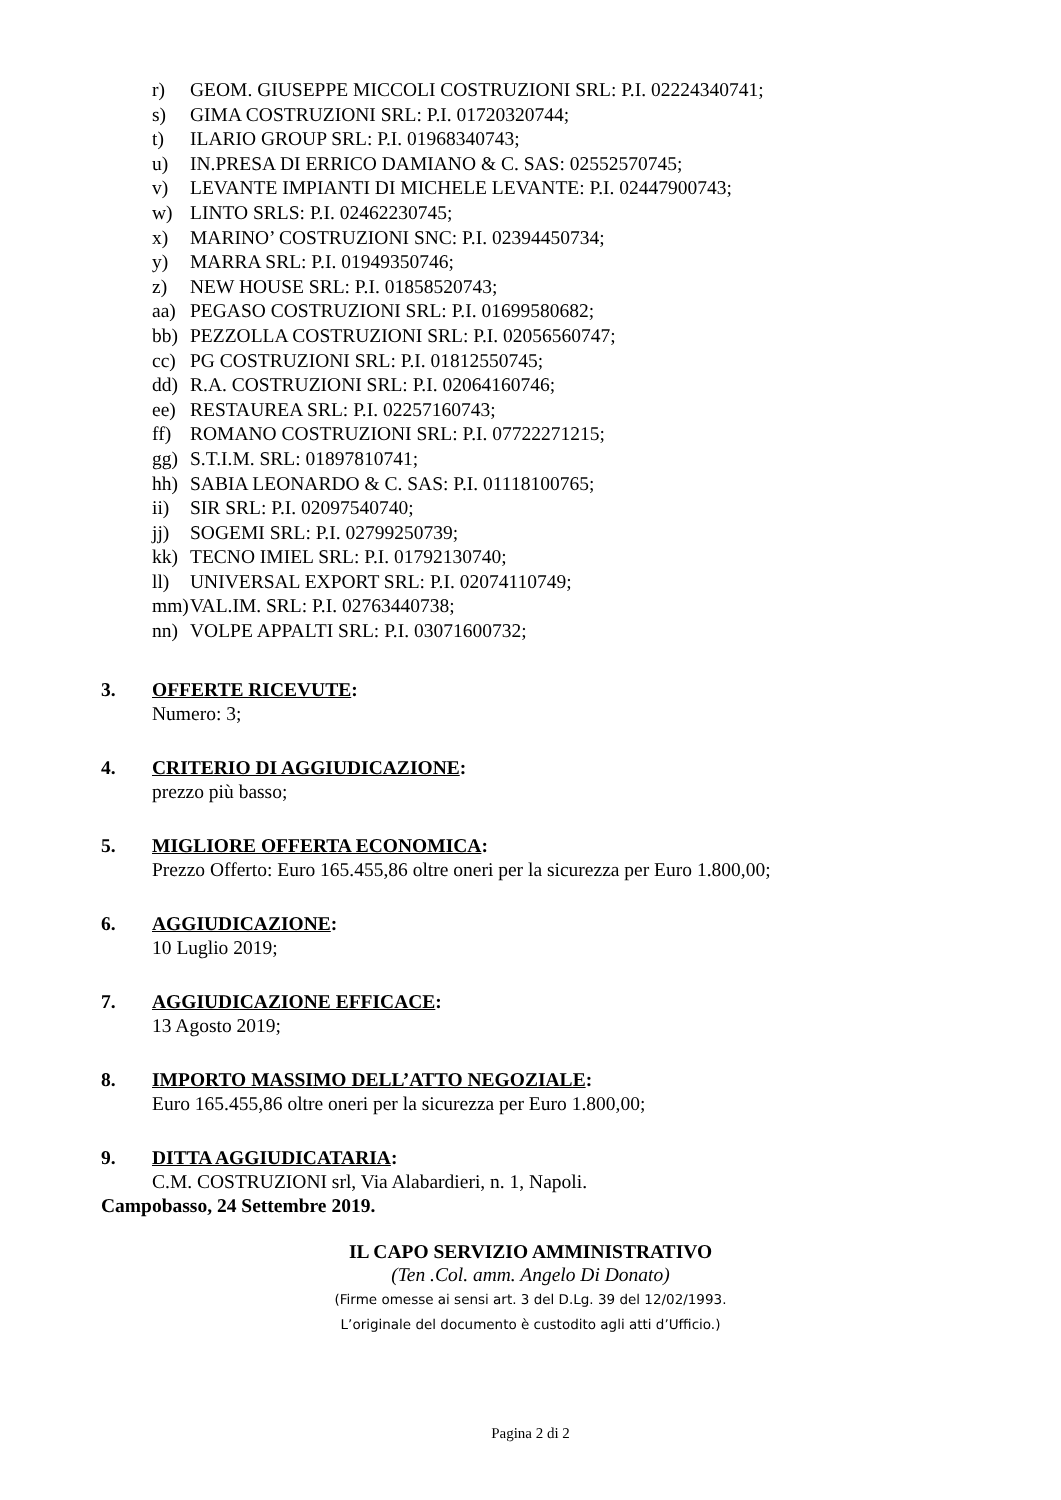r) GEOM. GIUSEPPE MICCOLI COSTRUZIONI SRL: P.I. 02224340741;
s) GIMA COSTRUZIONI SRL: P.I. 01720320744;
t) ILARIO GROUP SRL: P.I. 01968340743;
u) IN.PRESA DI ERRICO DAMIANO & C. SAS: 02552570745;
v) LEVANTE IMPIANTI DI MICHELE LEVANTE: P.I. 02447900743;
w) LINTO SRLS: P.I. 02462230745;
x) MARINO’ COSTRUZIONI SNC: P.I. 02394450734;
y) MARRA SRL: P.I. 01949350746;
z) NEW HOUSE SRL: P.I. 01858520743;
aa) PEGASO COSTRUZIONI SRL: P.I. 01699580682;
bb) PEZZOLLA COSTRUZIONI SRL: P.I. 02056560747;
cc) PG COSTRUZIONI SRL: P.I. 01812550745;
dd) R.A. COSTRUZIONI SRL: P.I. 02064160746;
ee) RESTAUREA SRL: P.I. 02257160743;
ff) ROMANO COSTRUZIONI SRL: P.I. 07722271215;
gg) S.T.I.M. SRL: 01897810741;
hh) SABIA LEONARDO & C. SAS: P.I. 01118100765;
ii) SIR SRL: P.I. 02097540740;
jj) SOGEMI SRL: P.I. 02799250739;
kk) TECNO IMIEL SRL: P.I. 01792130740;
ll) UNIVERSAL EXPORT SRL: P.I. 02074110749;
mm) VAL.IM. SRL: P.I. 02763440738;
nn) VOLPE APPALTI SRL: P.I. 03071600732;
3. OFFERTE RICEVUTE:
Numero: 3;
4. CRITERIO DI AGGIUDICAZIONE:
prezzo più basso;
5. MIGLIORE OFFERTA ECONOMICA:
Prezzo Offerto: Euro 165.455,86 oltre oneri per la sicurezza per Euro 1.800,00;
6. AGGIUDICAZIONE:
10 Luglio 2019;
7. AGGIUDICAZIONE EFFICACE:
13 Agosto 2019;
8. IMPORTO MASSIMO DELL’ATTO NEGOZIALE:
Euro 165.455,86 oltre oneri per la sicurezza per Euro 1.800,00;
9. DITTA AGGIUDICATARIA:
C.M. COSTRUZIONI srl, Via Alabardieri, n. 1, Napoli.
Campobasso, 24 Settembre 2019.
IL CAPO SERVIZIO AMMINISTRATIVO
(Ten .Col. amm. Angelo Di Donato)
(Firme omesse ai sensi art. 3 del D.Lg. 39 del 12/02/1993.
L’originale del documento è custodito agli atti d’Ufficio.)
Pagina 2 di 2